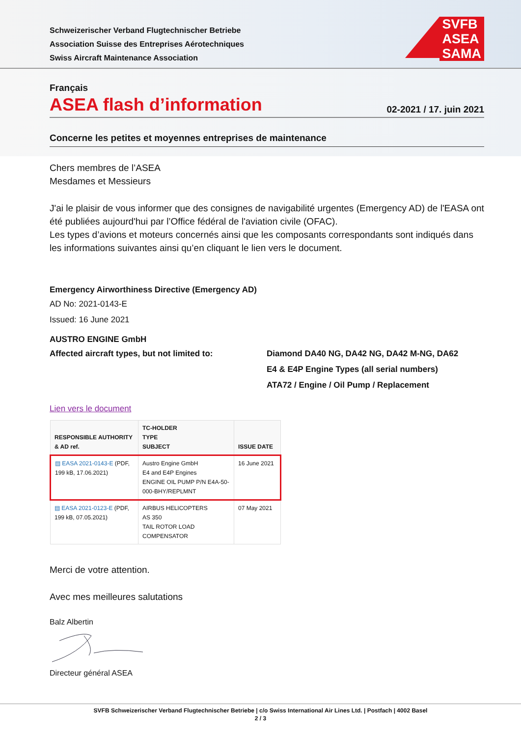Schweizerischer Verband Flugtechnischer Betriebe
Association Suisse des Entreprises Aérotechniques
Swiss Aircraft Maintenance Association
SVFB
ASEA
SAMA
Français
ASEA flash d’information
02-2021 / 17. juin 2021
Concerne les petites et moyennes entreprises de maintenance
Chers membres de l’ASEA
Mesdames et Messieurs
J'ai le plaisir de vous informer que des consignes de navigabilité urgentes (Emergency AD) de l'EASA ont été publiées aujourd'hui par l’Office fédéral de l'aviation civile (OFAC).
Les types d’avions et moteurs concernés ainsi que les composants correspondants sont indiqués dans les informations suivantes ainsi qu’en cliquant le lien vers le document.
Emergency Airworthiness Directive (Emergency AD)
AD No: 2021-0143-E
Issued: 16 June 2021
AUSTRO ENGINE GmbH
Affected aircraft types, but not limited to:
Diamond DA40 NG, DA42 NG, DA42 M-NG, DA62
E4 & E4P Engine Types (all serial numbers)
ATA72 / Engine / Oil Pump / Replacement
Lien vers le document
| RESPONSIBLE AUTHORITY & AD ref. | TC-HOLDER TYPE SUBJECT | ISSUE DATE |
| --- | --- | --- |
| ▤ EASA 2021-0143-E (PDF, 199 kB, 17.06.2021) | Austro Engine GmbH E4 and E4P Engines ENGINE OIL PUMP P/N E4A-50-000-BHY/REPLMNT | 16 June 2021 |
| ▤ EASA 2021-0123-E (PDF, 199 kB, 07.05.2021) | AIRBUS HELICOPTERS AS 350 TAIL ROTOR LOAD COMPENSATOR | 07 May 2021 |
Merci de votre attention.
Avec mes meilleures salutations
Balz Albertin
Directeur général ASEA
SVFB Schweizerischer Verband Flugtechnischer Betriebe | c/o Swiss International Air Lines Ltd. | Postfach | 4002 Basel
2 / 3